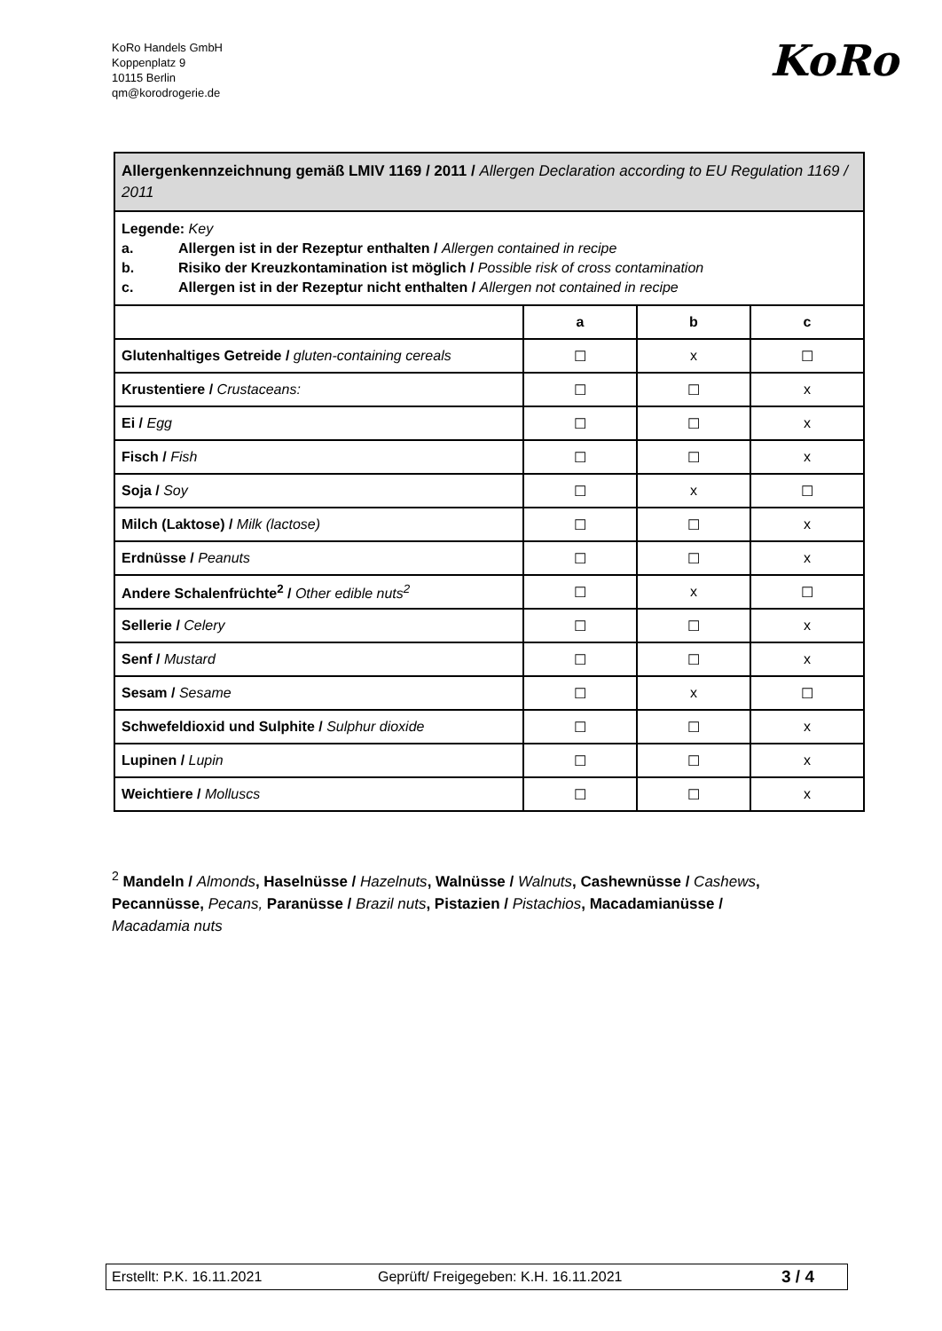KoRo Handels GmbH
Koppenplatz 9
10115 Berlin
qm@korodrogerie.de
KoRo
| Allergenkennzeichnung gemäß LMIV 1169 / 2011 / Allergen Declaration according to EU Regulation 1169 / 2011 | | | |
| Legende: Key a. Allergen ist in der Rezeptur enthalten / Allergen contained in recipe b. Risiko der Kreuzkontamination ist möglich / Possible risk of cross contamination c. Allergen ist in der Rezeptur nicht enthalten / Allergen not contained in recipe | | | |
| | a | b | c |
| Glutenhaltiges Getreide / gluten-containing cereals | ☐ | x | ☐ |
| Krustentiere / Crustaceans: | ☐ | ☐ | x |
| Ei / Egg | ☐ | ☐ | x |
| Fisch / Fish | ☐ | ☐ | x |
| Soja / Soy | ☐ | x | ☐ |
| Milch (Laktose) / Milk (lactose) | ☐ | ☐ | x |
| Erdnüsse / Peanuts | ☐ | ☐ | x |
| Andere Schalenfrüchte<sup>2</sup> / Other edible nuts<sup>2</sup> | ☐ | x | ☐ |
| Sellerie / Celery | ☐ | ☐ | x |
| Senf / Mustard | ☐ | ☐ | x |
| Sesam / Sesame | ☐ | x | ☐ |
| Schwefeldioxid und Sulphite / Sulphur dioxide | ☐ | ☐ | x |
| Lupinen / Lupin | ☐ | ☐ | x |
| Weichtiere / Molluscs | ☐ | ☐ | x |
<sup>2</sup> Mandeln / Almonds, Haselnüsse / Hazelnuts, Walnüsse / Walnuts, Cashewnüsse / Cashews, Pecannüsse, Pecans, Paranüsse / Brazil nuts, Pistazien / Pistachios, Macadamianüsse / Macadamia nuts
Erstellt: P.K. 16.11.2021 Geprüft/ Freigegeben: K.H. 16.11.2021 3 / 4